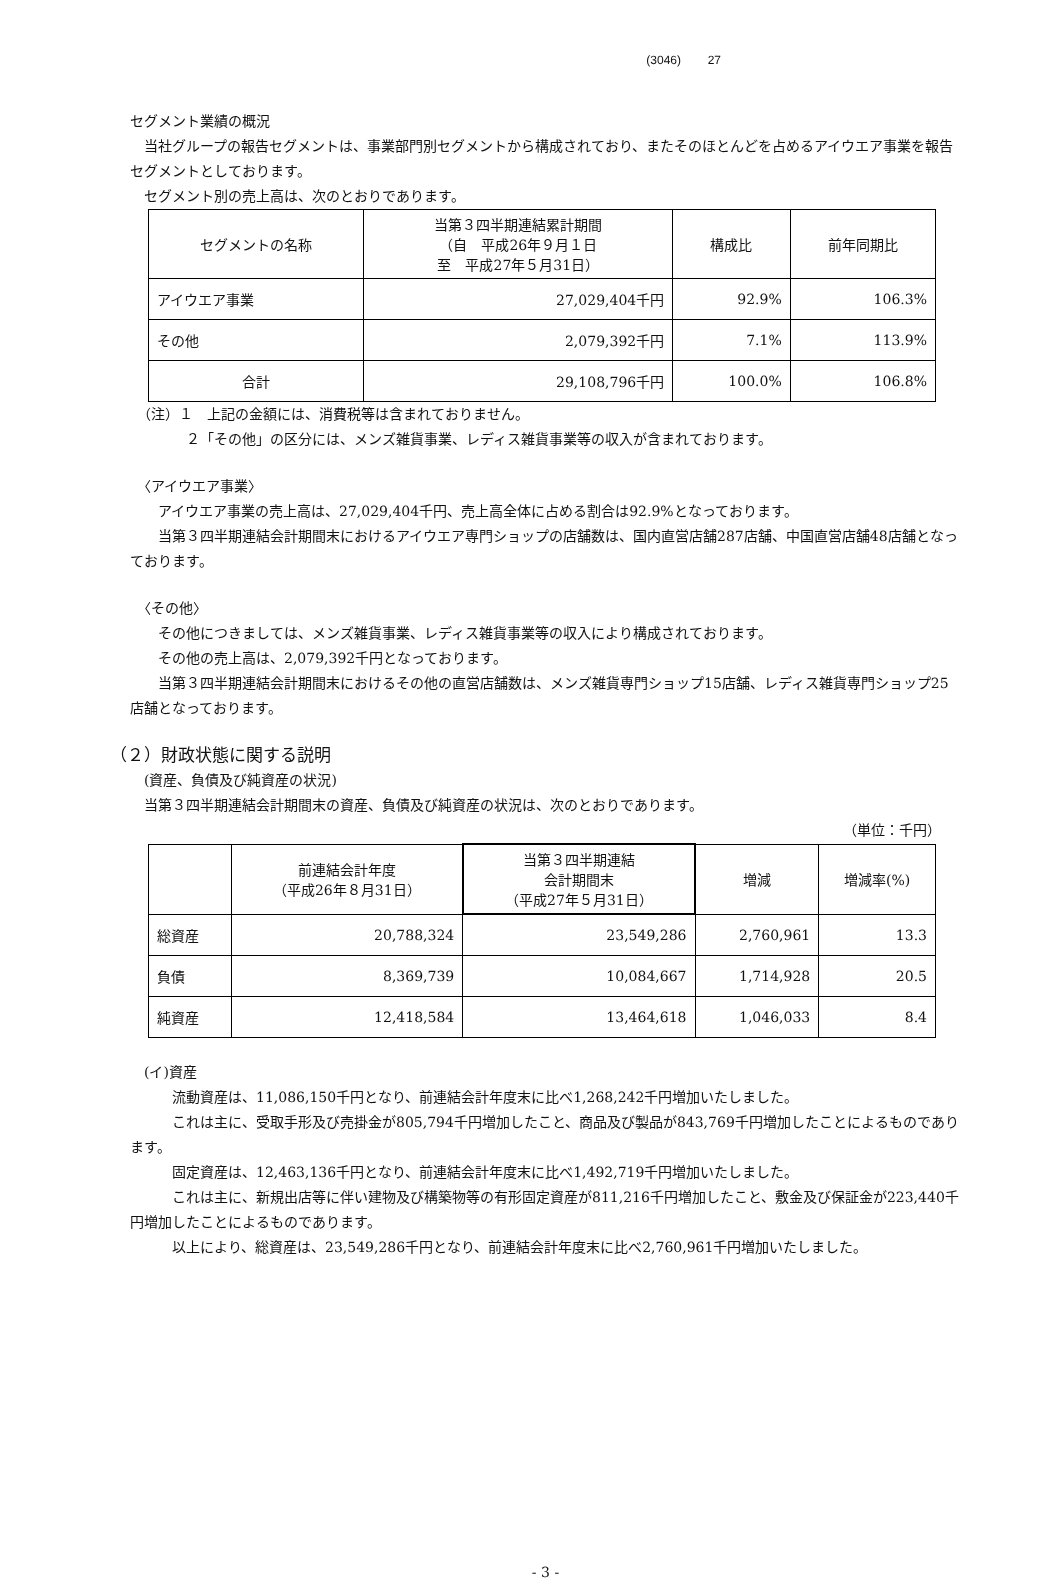(3046) 27
セグメント業績の概況
　当社グループの報告セグメントは、事業部門別セグメントから構成されており、またそのほとんどを占めるアイウエア事業を報告セグメントとしております。
　セグメント別の売上高は、次のとおりであります。
| セグメントの名称 | 当第３四半期連結累計期間 （自 平成26年９月１日 至 平成27年５月31日） | 構成比 | 前年同期比 |
| --- | --- | --- | --- |
| アイウエア事業 | 27,029,404千円 | 92.9% | 106.3% |
| その他 | 2,079,392千円 | 7.1% | 113.9% |
| 合計 | 29,108,796千円 | 100.0% | 106.8% |
　（注）１　上記の金額には、消費税等は含まれておりません。
　　　　２「その他」の区分には、メンズ雑貨事業、レディス雑貨事業等の収入が含まれております。
　〈アイウエア事業〉
　　アイウエア事業の売上高は、27,029,404千円、売上高全体に占める割合は92.9%となっております。
　　当第３四半期連結会計期間末におけるアイウエア専門ショップの店舗数は、国内直営店舗287店舗、中国直営店舗48店舗となっております。
　〈その他〉
　　その他につきましては、メンズ雑貨事業、レディス雑貨事業等の収入により構成されております。
　　その他の売上高は、2,079,392千円となっております。
　　当第３四半期連結会計期間末におけるその他の直営店舗数は、メンズ雑貨専門ショップ15店舗、レディス雑貨専門ショップ25店舗となっております。
（２）財政状態に関する説明
　(資産、負債及び純資産の状況)
　当第３四半期連結会計期間末の資産、負債及び純資産の状況は、次のとおりであります。
（単位：千円）
| | 前連結会計年度 （平成26年８月31日） | 当第３四半期連結 会計期間末 （平成27年５月31日） | 増減 | 増減率(%) |
| --- | --- | --- | --- | --- |
| 総資産 | 20,788,324 | 23,549,286 | 2,760,961 | 13.3 |
| 負債 | 8,369,739 | 10,084,667 | 1,714,928 | 20.5 |
| 純資産 | 12,418,584 | 13,464,618 | 1,046,033 | 8.4 |
　(イ)資産
　　　流動資産は、11,086,150千円となり、前連結会計年度末に比べ1,268,242千円増加いたしました。
　　　これは主に、受取手形及び売掛金が805,794千円増加したこと、商品及び製品が843,769千円増加したことによるものであります。
　　　固定資産は、12,463,136千円となり、前連結会計年度末に比べ1,492,719千円増加いたしました。
　　　これは主に、新規出店等に伴い建物及び構築物等の有形固定資産が811,216千円増加したこと、敷金及び保証金が223,440千円増加したことによるものであります。
　　　以上により、総資産は、23,549,286千円となり、前連結会計年度末に比べ2,760,961千円増加いたしました。
- 3 -